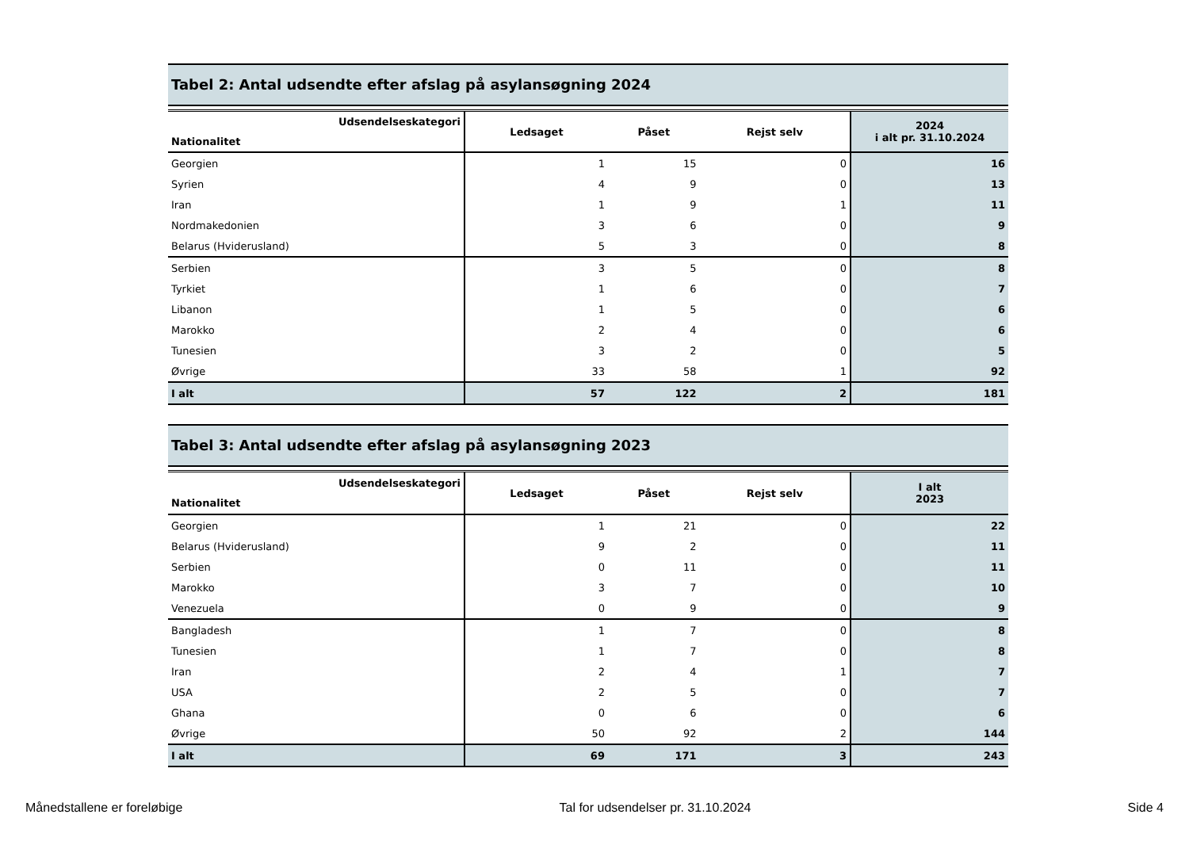Tabel 2: Antal udsendte efter afslag på asylansøgning 2024
| Udsendelseskategori Nationalitet | Ledsaget | Påset | Rejst selv | 2024 i alt pr. 31.10.2024 |
| --- | --- | --- | --- | --- |
| Georgien | 1 | 15 | 0 | 16 |
| Syrien | 4 | 9 | 0 | 13 |
| Iran | 1 | 9 | 1 | 11 |
| Nordmakedonien | 3 | 6 | 0 | 9 |
| Belarus (Hviderusland) | 5 | 3 | 0 | 8 |
| Serbien | 3 | 5 | 0 | 8 |
| Tyrkiet | 1 | 6 | 0 | 7 |
| Libanon | 1 | 5 | 0 | 6 |
| Marokko | 2 | 4 | 0 | 6 |
| Tunesien | 3 | 2 | 0 | 5 |
| Øvrige | 33 | 58 | 1 | 92 |
| I alt | 57 | 122 | 2 | 181 |
Tabel 3: Antal udsendte efter afslag på asylansøgning 2023
| Udsendelseskategori Nationalitet | Ledsaget | Påset | Rejst selv | I alt 2023 |
| --- | --- | --- | --- | --- |
| Georgien | 1 | 21 | 0 | 22 |
| Belarus (Hviderusland) | 9 | 2 | 0 | 11 |
| Serbien | 0 | 11 | 0 | 11 |
| Marokko | 3 | 7 | 0 | 10 |
| Venezuela | 0 | 9 | 0 | 9 |
| Bangladesh | 1 | 7 | 0 | 8 |
| Tunesien | 1 | 7 | 0 | 8 |
| Iran | 2 | 4 | 1 | 7 |
| USA | 2 | 5 | 0 | 7 |
| Ghana | 0 | 6 | 0 | 6 |
| Øvrige | 50 | 92 | 2 | 144 |
| I alt | 69 | 171 | 3 | 243 |
Månedstallene er foreløbige Tal for udsendelser pr. 31.10.2024 Side 4